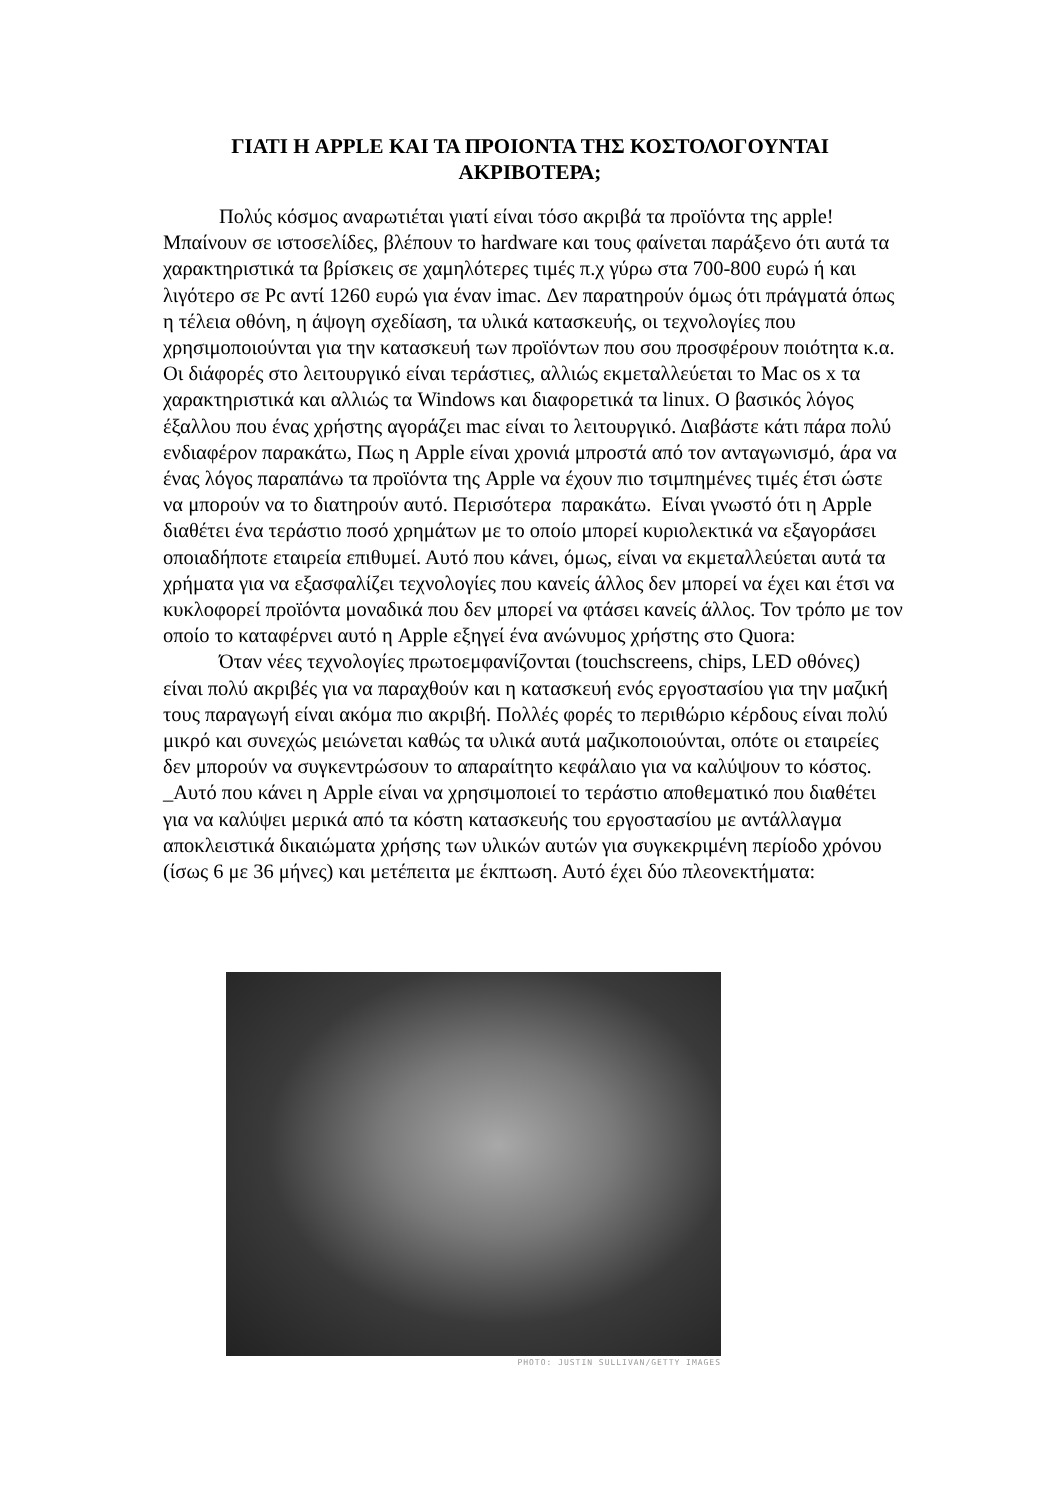ΓΙΑΤΙ Η APPLE ΚΑΙ ΤΑ ΠΡΟΙΟΝΤΑ ΤΗΣ ΚΟΣΤΟΛΟΓΟΥΝΤΑΙ ΑΚΡΙΒΟΤΕΡΑ;
Πολύς κόσμος αναρωτιέται γιατί είναι τόσο ακριβά τα προϊόντα της apple! Μπαίνουν σε ιστοσελίδες, βλέπουν το hardware και τους φαίνεται παράξενο ότι αυτά τα χαρακτηριστικά τα βρίσκεις σε χαμηλότερες τιμές π.χ γύρω στα 700-800 ευρώ ή και λιγότερο σε Pc αντί 1260 ευρώ για έναν imac. Δεν παρατηρούν όμως ότι πράγματά όπως η τέλεια οθόνη, η άψογη σχεδίαση, τα υλικά κατασκευής, οι τεχνολογίες που χρησιμοποιούνται για την κατασκευή των προϊόντων που σου προσφέρουν ποιότητα κ.α. Οι διάφορές στο λειτουργικό είναι τεράστιες, αλλιώς εκμεταλλεύεται το Mac os x τα χαρακτηριστικά και αλλιώς τα Windows και διαφορετικά τα linux. Ο βασικός λόγος έξαλλου που ένας χρήστης αγοράζει mac είναι το λειτουργικό. Διαβάστε κάτι πάρα πολύ ενδιαφέρον παρακάτω, Πως η Apple είναι χρονιά μπροστά από τον ανταγωνισμό, άρα να ένας λόγος παραπάνω τα προϊόντα της Apple να έχουν πιο τσιμπημένες τιμές έτσι ώστε να μπορούν να το διατηρούν αυτό. Περισότερα παρακάτω. Είναι γνωστό ότι η Apple διαθέτει ένα τεράστιο ποσό χρημάτων με το οποίο μπορεί κυριολεκτικά να εξαγοράσει οποιαδήποτε εταιρεία επιθυμεί. Αυτό που κάνει, όμως, είναι να εκμεταλλεύεται αυτά τα χρήματα για να εξασφαλίζει τεχνολογίες που κανείς άλλος δεν μπορεί να έχει και έτσι να κυκλοφορεί προϊόντα μοναδικά που δεν μπορεί να φτάσει κανείς άλλος. Τον τρόπο με τον οποίο το καταφέρνει αυτό η Apple εξηγεί ένα ανώνυμος χρήστης στο Quora:
Όταν νέες τεχνολογίες πρωτοεμφανίζονται (touchscreens, chips, LED οθόνες) είναι πολύ ακριβές για να παραχθούν και η κατασκευή ενός εργοστασίου για την μαζική τους παραγωγή είναι ακόμα πιο ακριβή. Πολλές φορές το περιθώριο κέρδους είναι πολύ μικρό και συνεχώς μειώνεται καθώς τα υλικά αυτά μαζικοποιούνται, οπότε οι εταιρείες δεν μπορούν να συγκεντρώσουν το απαραίτητο κεφάλαιο για να καλύψουν το κόστος. _Αυτό που κάνει η Apple είναι να χρησιμοποιεί το τεράστιο αποθεματικό που διαθέτει για να καλύψει μερικά από τα κόστη κατασκευής του εργοστασίου με αντάλλαγμα αποκλειστικά δικαιώματα χρήσης των υλικών αυτών για συγκεκριμένη περίοδο χρόνου (ίσως 6 με 36 μήνες) και μετέπειτα με έκπτωση. Αυτό έχει δύο πλεονεκτήματα:
PHOTO: JUSTIN SULLIVAN/GETTY IMAGES